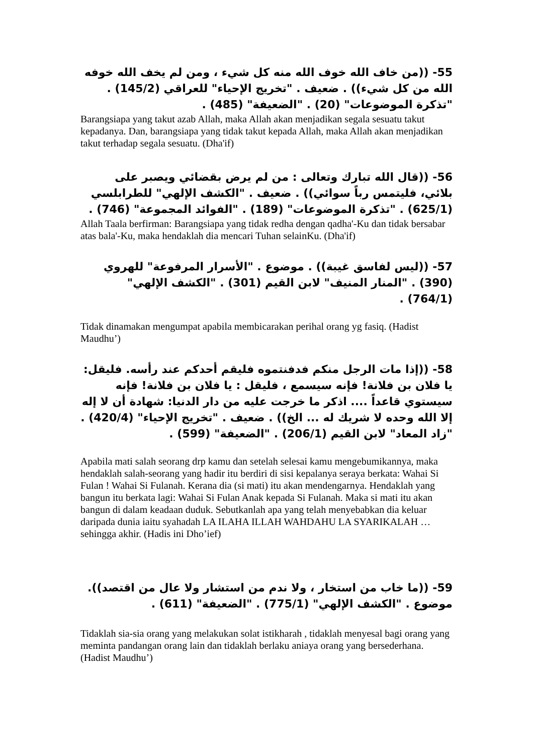55- ((من خاف الله خوف الله منه كل شيء ، ومن لم يخف الله خوفه الله من كل شيء)) . ضعيف . "تخريج الإحياء" للعراقي (145/2) . "تذكرة الموضوعات" (20) . "الضعيفة" (485) .
Barangsiapa yang takut azab Allah, maka Allah akan menjadikan segala sesuatu takut kepadanya. Dan, barangsiapa yang tidak takut kepada Allah, maka Allah akan menjadikan takut terhadap segala sesuatu. (Dha'if)
56- ((قال الله تبارك وتعالى : من لم يرض بقضائي ويصبر على بلائي، فليتمس رباً سوائي)) . ضعيف . "الكشف الإلهي" للطرابلسي (625/1) . "تذكرة الموضوعات" (189) . "الفوائد المجموعة" (746) .
Allah Taala berfirman: Barangsiapa yang tidak redha dengan qadha'-Ku dan tidak bersabar atas bala'-Ku, maka hendaklah dia mencari Tuhan selainKu. (Dha'if)
57- ((ليس لفاسق غيبة)) . موضوع . "الأسرار المرفوعة" للهروي (390) . "المنار المنيف" لابن القيم (301) . "الكشف الإلهي" (764/1) .
Tidak dinamakan mengumpat apabila membicarakan perihal orang yg fasiq. (Hadist Maudhu’)
58- ((إذا مات الرجل منكم فدفنتموه فليقم أحدكم عند رأسه. فليقل: يا فلان بن فلانة! فإنه سيسمع ، فليقل : يا فلان بن فلانة! فإنه سيستوي قاعداً .... اذكر ما خرجت عليه من دار الدنيا: شهادة أن لا إله إلا الله وحده لا شريك له ... الخ)) . ضعيف . "تخريج الإحياء" (420/4) . "زاد المعاد" لابن القيم (206/1) . "الضعيفة" (599) .
Apabila mati salah seorang drp kamu dan setelah selesai kamu mengebumikannya, maka hendaklah salah-seorang yang hadir itu berdiri di sisi kepalanya seraya berkata: Wahai Si Fulan ! Wahai Si Fulanah. Kerana dia (si mati) itu akan mendengarnya. Hendaklah yang bangun itu berkata lagi: Wahai Si Fulan Anak kepada Si Fulanah. Maka si mati itu akan bangun di dalam keadaan duduk. Sebutkanlah apa yang telah menyebabkan dia keluar daripada dunia iaitu syahadah LA ILAHA ILLAH WAHDAHU LA SYARIKALAH …sehingga akhir. (Hadis ini Dho’ief)
59- ((ما خاب من استخار ، ولا ندم من استشار ولا عال من اقتصد)). موضوع . "الكشف الإلهي" (775/1) . "الضعيفة" (611) .
Tidaklah sia-sia orang yang melakukan solat istikharah , tidaklah menyesal bagi orang yang meminta pandangan orang lain dan tidaklah berlaku aniaya orang yang bersederhana. (Hadist Maudhu’)